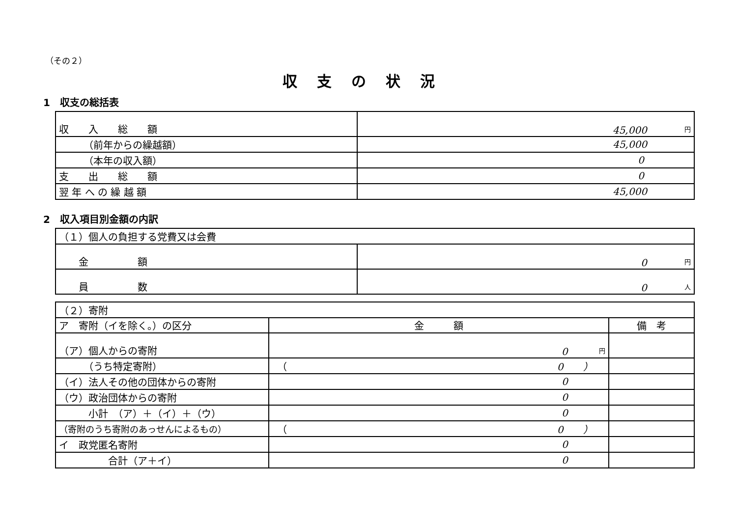（その２）
収支の状況
1　収支の総括表
| 収 入 総 額 | 円 45,000 |
| （前年からの繰越額） | 45,000 |
| （本年の収入額） | 0 |
| 支 出 総 額 | 0 |
| 翌 年 へ の 繰 越 額 | 45,000 |
2　収入項目別金額の内訳
| （１）個人の負担する党費又は会費 | |
| 金 額 | 円 0 |
| 員 数 | 人 0 |
| （２）寄附 | | |
| ア 寄附（イを除く。）の区分 | 金 額 | 備 考 |
| （ア）個人からの寄附 | 円 0 | |
| （うち特定寄附） | （ 0 ） | |
| （イ）法人その他の団体からの寄附 | 0 | |
| （ウ）政治団体からの寄附 | 0 | |
| 小計 （ア）＋（イ）＋（ウ） | 0 | |
| （寄附のうち寄附のあっせんによるもの） | （ 0 ） | |
| イ 政党匿名寄附 | 0 | |
| 合計（ア＋イ） | 0 | |